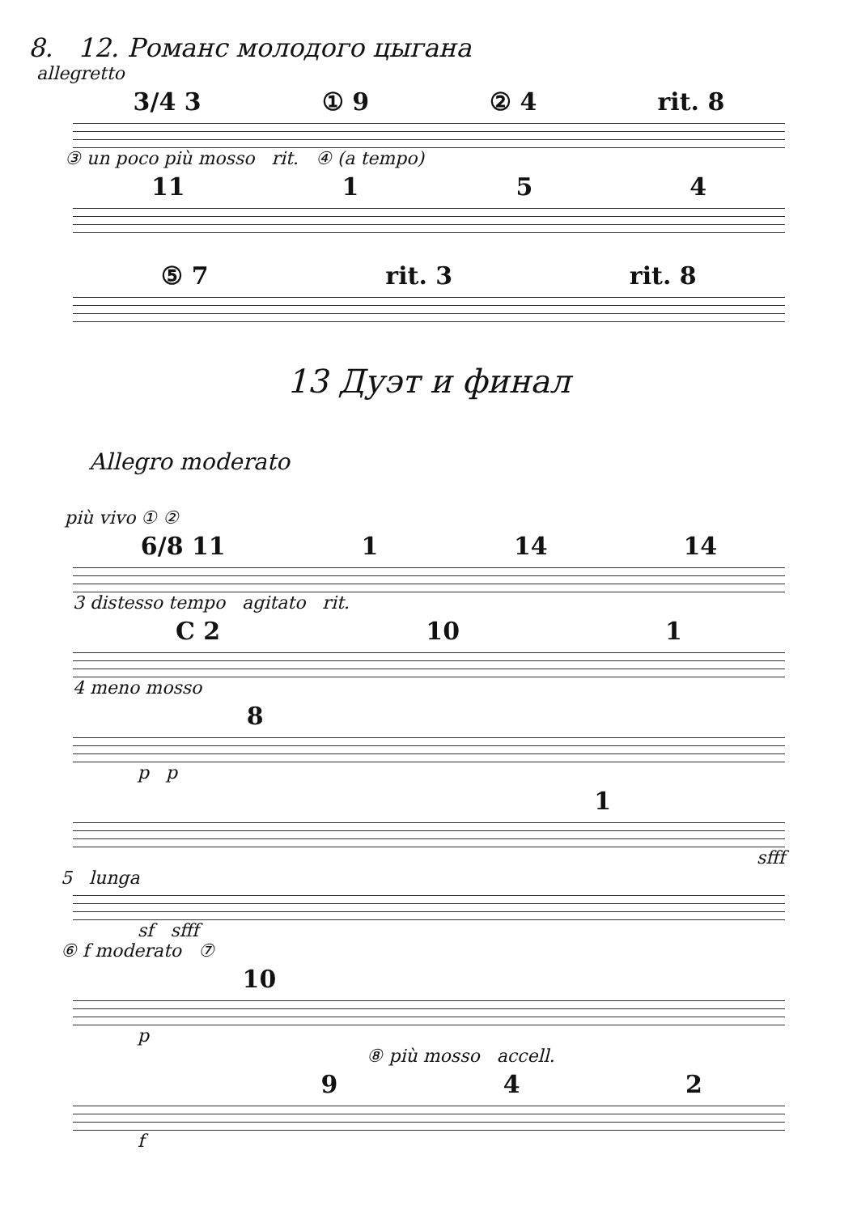8. 12. Романс молодого цыгана
allegretto
3/4 3 ① 9 ② 4 rit. 8
③ un poco più mosso rit. ④ (a tempo)
11 154
⑤ 7 rit. 3 rit. 8
13 Дуэт и финал
Allegro moderato
più vivo ① ②
6/8 11 1 14 14
3 distesso tempo agitato rit.
C 2 10 1
4 meno mosso
8
p p
1
sfff
5 lunga
sf sfff
⑥ f moderato ⑦
10
p
⑧ più mosso accell.
942
f